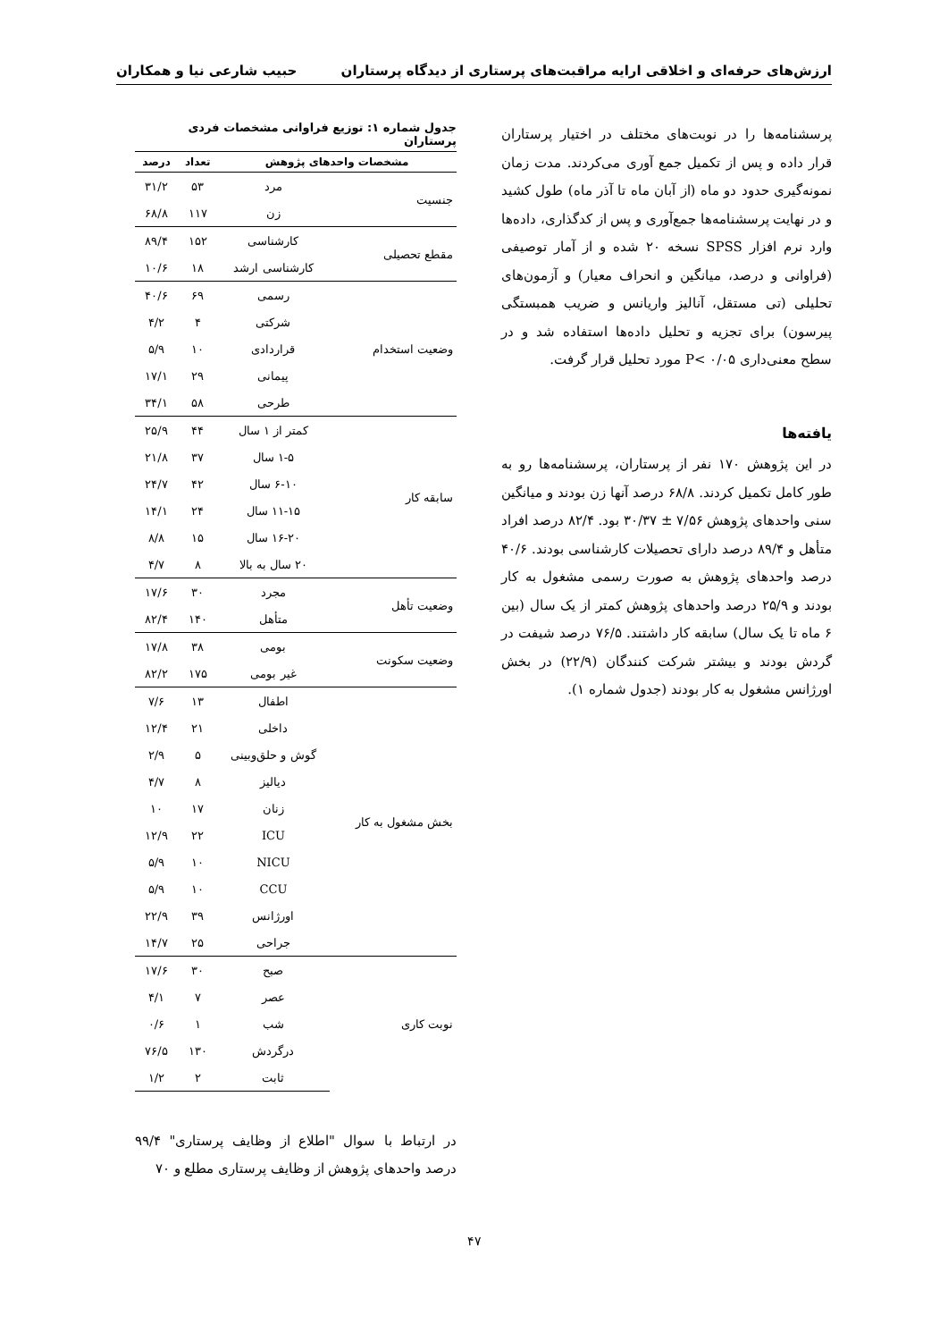ارزش‌های حرفه‌ای و اخلاقی ارایه مراقبت‌های پرستاری از دیدگاه پرستاران حبیب شارعی نیا و همکاران
پرسشنامه‌ها را در نوبت‌های مختلف در اختیار پرستاران قرار داده و پس از تکمیل جمع آوری می‌کردند. مدت زمان نمونه‌گیری حدود دو ماه (از آبان ماه تا آذر ماه) طول کشید و در نهایت پرسشنامه‌ها جمع‌آوری و پس از کدگذاری، داده‌ها وارد نرم افزار SPSS نسخه ۲۰ شده و از آمار توصیفی (فراوانی و درصد، میانگین و انحراف معیار) و آزمون‌های تحلیلی (تی مستقل، آنالیز واریانس و ضریب همبستگی پیرسون) برای تجزیه و تحلیل داده‌ها استفاده شد و در سطح معنی‌داری P< ۰/۰۵ مورد تحلیل قرار گرفت.
یافته‌ها
در این پژوهش ۱۷۰ نفر از پرستاران، پرسشنامه‌ها رو به طور کامل تکمیل کردند. ۶۸/۸ درصد آنها زن بودند و میانگین سنی واحدهای پژوهش ۷/۵۶ ± ۳۰/۳۷ بود. ۸۲/۴ درصد افراد متأهل و ۸۹/۴ درصد دارای تحصیلات کارشناسی بودند. ۴۰/۶ درصد واحدهای پژوهش به صورت رسمی مشغول به کار بودند و ۲۵/۹ درصد واحدهای پژوهش کمتر از یک سال (بین ۶ ماه تا یک سال) سابقه کار داشتند. ۷۶/۵ درصد شیفت در گردش بودند و بیشتر شرکت کنندگان (۲۲/۹) در بخش اورژانس مشغول به کار بودند (جدول شماره ۱).
جدول شماره ۱: توزیع فراوانی مشخصات فردی پرستاران
| مشخصات واحدهای پژوهش | | تعداد | درصد |
| --- | --- | --- | --- |
| جنسیت | مرد | ۵۳ | ۳۱/۲ |
| | زن | ۱۱۷ | ۶۸/۸ |
| مقطع تحصیلی | کارشناسی | ۱۵۲ | ۸۹/۴ |
| | کارشناسی ارشد | ۱۸ | ۱۰/۶ |
| وضعیت استخدام | رسمی | ۶۹ | ۴۰/۶ |
| | شرکتی | ۴ | ۴/۲ |
| | قراردادی | ۱۰ | ۵/۹ |
| | پیمانی | ۲۹ | ۱۷/۱ |
| | طرحی | ۵۸ | ۳۴/۱ |
| سابقه کار | کمتر از ۱ سال | ۴۴ | ۲۵/۹ |
| | ۱-۵ سال | ۳۷ | ۲۱/۸ |
| | ۶-۱۰ سال | ۴۲ | ۲۴/۷ |
| | ۱۱-۱۵ سال | ۲۴ | ۱۴/۱ |
| | ۱۶-۲۰ سال | ۱۵ | ۸/۸ |
| | ۲۰ سال به بالا | ۸ | ۴/۷ |
| وضعیت تأهل | مجرد | ۳۰ | ۱۷/۶ |
| | متأهل | ۱۴۰ | ۸۲/۴ |
| وضعیت سکونت | بومی | ۳۸ | ۱۷/۸ |
| | غیر بومی | ۱۷۵ | ۸۲/۲ |
| بخش مشغول به کار | اطفال | ۱۳ | ۷/۶ |
| | داخلی | ۲۱ | ۱۲/۴ |
| | گوش و حلق‌وبینی | ۵ | ۲/۹ |
| | دیالیز | ۸ | ۴/۷ |
| | زنان | ۱۷ | ۱۰ |
| | ICU | ۲۲ | ۱۲/۹ |
| | NICU | ۱۰ | ۵/۹ |
| | CCU | ۱۰ | ۵/۹ |
| | اورژانس | ۳۹ | ۲۲/۹ |
| | جراحی | ۲۵ | ۱۴/۷ |
| نوبت کاری | صبح | ۳۰ | ۱۷/۶ |
| | عصر | ۷ | ۴/۱ |
| | شب | ۱ | ۰/۶ |
| | درگردش | ۱۳۰ | ۷۶/۵ |
| | ثابت | ۲ | ۱/۲ |
در ارتباط با سوال "اطلاع از وظایف پرستاری" ۹۹/۴ درصد واحدهای پژوهش از وظایف پرستاری مطلع و ۷۰
۴۷